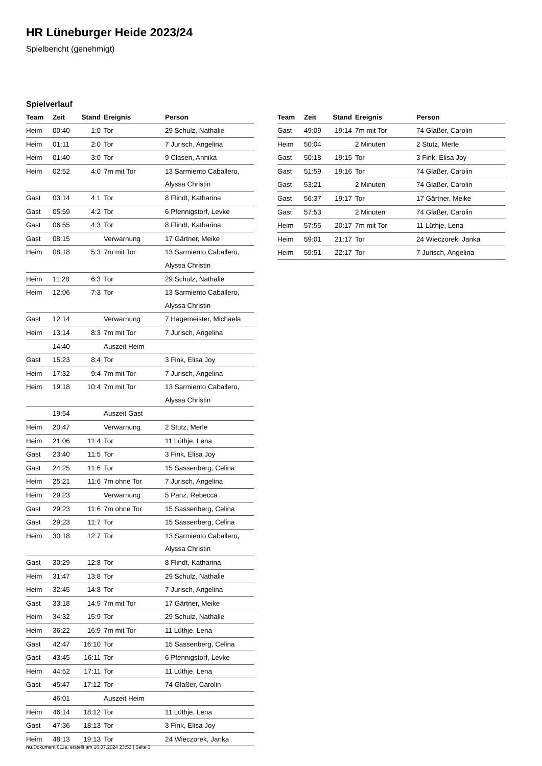HR Lüneburger Heide 2023/24
Spielbericht (genehmigt)
Spielverlauf
| Team | Zeit | Stand | Ereignis | Person |
| --- | --- | --- | --- | --- |
| Heim | 00:40 | 1:0 | Tor | 29 Schulz, Nathalie |
| Heim | 01:11 | 2:0 | Tor | 7 Jurisch, Angelina |
| Heim | 01:40 | 3:0 | Tor | 9 Clasen, Annika |
| Heim | 02:52 | 4:0 | 7m mit Tor | 13 Sarmiento Caballero, Alyssa Christin |
| Gast | 03:14 | 4:1 | Tor | 8 Flindt, Katharina |
| Gast | 05:59 | 4:2 | Tor | 6 Pfennigstorf, Levke |
| Gast | 06:55 | 4:3 | Tor | 8 Flindt, Katharina |
| Gast | 08:15 | | Verwarnung | 17 Gärtner, Meike |
| Heim | 08:18 | 5:3 | 7m mit Tor | 13 Sarmiento Caballero, Alyssa Christin |
| Heim | 11:28 | 6:3 | Tor | 29 Schulz, Nathalie |
| Heim | 12:06 | 7:3 | Tor | 13 Sarmiento Caballero, Alyssa Christin |
| Gast | 12:14 | | Verwarnung | 7 Hagemeister, Michaela |
| Heim | 13:14 | 8:3 | 7m mit Tor | 7 Jurisch, Angelina |
| | 14:40 | | Auszeit Heim | |
| Gast | 15:23 | 8:4 | Tor | 3 Fink, Elisa Joy |
| Heim | 17:32 | 9:4 | 7m mit Tor | 7 Jurisch, Angelina |
| Heim | 19:18 | 10:4 | 7m mit Tor | 13 Sarmiento Caballero, Alyssa Christin |
| | 19:54 | | Auszeit Gast | |
| Heim | 20:47 | | Verwarnung | 2 Stutz, Merle |
| Heim | 21:06 | 11:4 | Tor | 11 Lüthje, Lena |
| Gast | 23:40 | 11:5 | Tor | 3 Fink, Elisa Joy |
| Gast | 24:25 | 11:6 | Tor | 15 Sassenberg, Celina |
| Heim | 25:21 | 11:6 | 7m ohne Tor | 7 Jurisch, Angelina |
| Heim | 29:23 | | Verwarnung | 5 Panz, Rebecca |
| Gast | 29:23 | 11:6 | 7m ohne Tor | 15 Sassenberg, Celina |
| Gast | 29:23 | 11:7 | Tor | 15 Sassenberg, Celina |
| Heim | 30:18 | 12:7 | Tor | 13 Sarmiento Caballero, Alyssa Christin |
| Gast | 30:29 | 12:8 | Tor | 8 Flindt, Katharina |
| Heim | 31:47 | 13:8 | Tor | 29 Schulz, Nathalie |
| Heim | 32:45 | 14:8 | Tor | 7 Jurisch, Angelina |
| Gast | 33:18 | 14:9 | 7m mit Tor | 17 Gärtner, Meike |
| Heim | 34:32 | 15:9 | Tor | 29 Schulz, Nathalie |
| Heim | 36:22 | 16:9 | 7m mit Tor | 11 Lüthje, Lena |
| Gast | 42:47 | 16:10 | Tor | 15 Sassenberg, Celina |
| Gast | 43:45 | 16:11 | Tor | 6 Pfennigstorf, Levke |
| Heim | 44:52 | 17:11 | Tor | 11 Lüthje, Lena |
| Gast | 45:47 | 17:12 | Tor | 74 Glaßer, Carolin |
| | 46:01 | | Auszeit Heim | |
| Heim | 46:14 | 18:12 | Tor | 11 Lüthje, Lena |
| Gast | 47:36 | 18:13 | Tor | 3 Fink, Elisa Joy |
| Heim | 48:13 | 19:13 | Tor | 24 Wieczorek, Janka |
| Team | Zeit | Stand | Ereignis | Person |
| --- | --- | --- | --- | --- |
| Gast | 49:09 | 19:14 | 7m mit Tor | 74 Glaßer, Carolin |
| Heim | 50:04 | | 2 Minuten | 2 Stutz, Merle |
| Gast | 50:18 | 19:15 | Tor | 3 Fink, Elisa Joy |
| Gast | 51:59 | 19:16 | Tor | 74 Glaßer, Carolin |
| Gast | 53:21 | | 2 Minuten | 74 Glaßer, Carolin |
| Gast | 56:37 | 19:17 | Tor | 17 Gärtner, Meike |
| Gast | 57:53 | | 2 Minuten | 74 Glaßer, Carolin |
| Heim | 57:55 | 20:17 | 7m mit Tor | 11 Lüthje, Lena |
| Heim | 59:01 | 21:17 | Tor | 24 Wieczorek, Janka |
| Heim | 59:51 | 22:17 | Tor | 7 Jurisch, Angelina |
nu.Dokument 011e, erstellt am 16.07.2024 23:53 | Seite 3